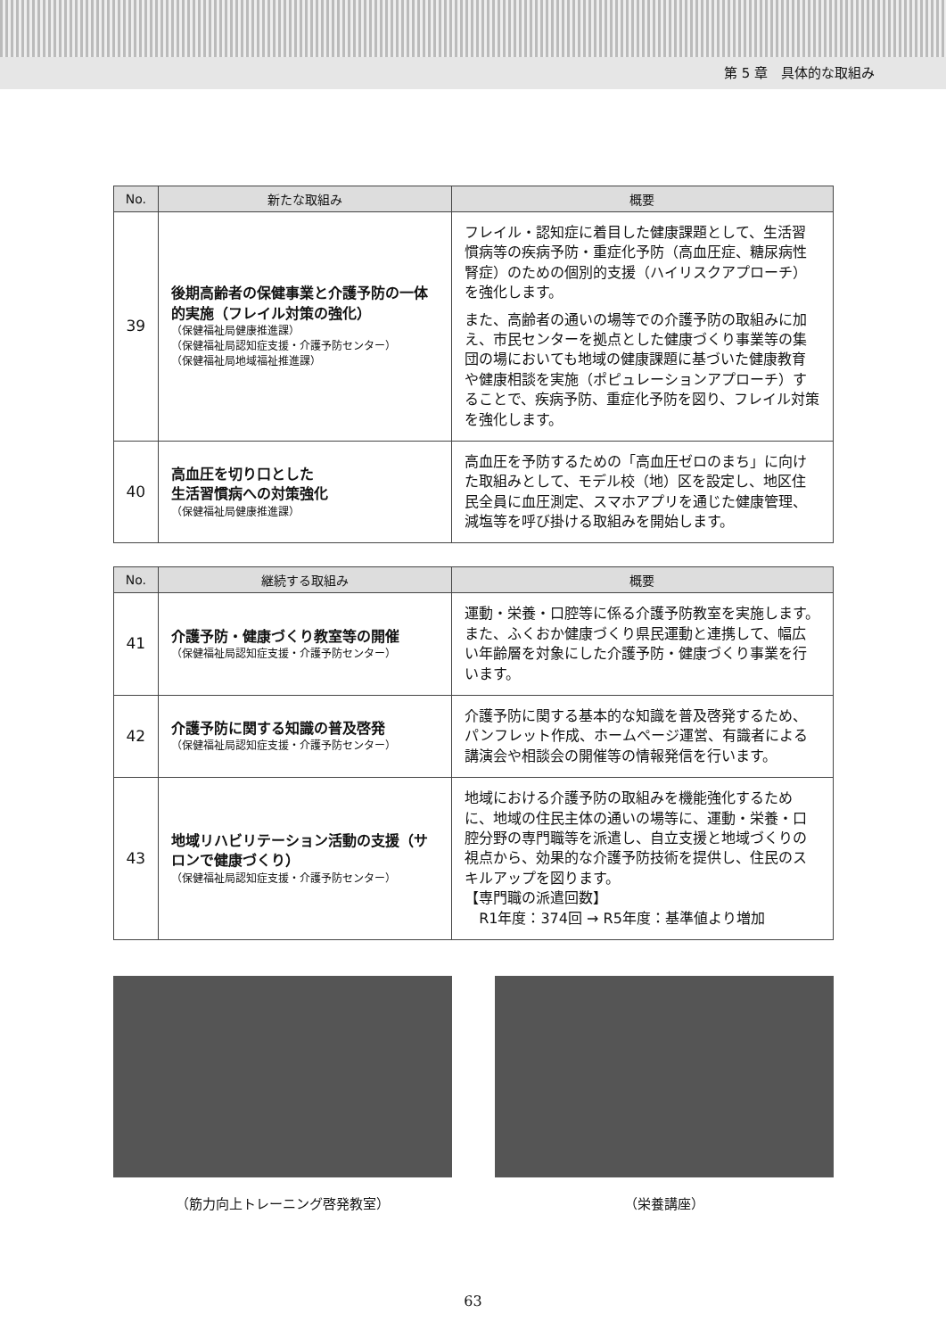第 5 章　具体的な取組み
| No. | 新たな取組み | 概要 |
| --- | --- | --- |
| 39 | 後期高齢者の保健事業と介護予防の一体的実施（フレイル対策の強化） （保健福祉局健康推進課） （保健福祉局認知症支援・介護予防センター） （保健福祉局地域福祉推進課） | フレイル・認知症に着目した健康課題として、生活習慣病等の疾病予防・重症化予防（高血圧症、糖尿病性腎症）のための個別的支援（ハイリスクアプローチ）を強化します。 また、高齢者の通いの場等での介護予防の取組みに加え、市民センターを拠点とした健康づくり事業等の集団の場においても地域の健康課題に基づいた健康教育や健康相談を実施（ポピュレーションアプローチ）することで、疾病予防、重症化予防を図り、フレイル対策を強化します。 |
| 40 | 高血圧を切り口とした 生活習慣病への対策強化 （保健福祉局健康推進課） | 高血圧を予防するための「高血圧ゼロのまち」に向けた取組みとして、モデル校（地）区を設定し、地区住民全員に血圧測定、スマホアプリを通じた健康管理、減塩等を呼び掛ける取組みを開始します。 |
| No. | 継続する取組み | 概要 |
| --- | --- | --- |
| 41 | 介護予防・健康づくり教室等の開催 （保健福祉局認知症支援・介護予防センター） | 運動・栄養・口腔等に係る介護予防教室を実施します。また、ふくおか健康づくり県民運動と連携して、幅広い年齢層を対象にした介護予防・健康づくり事業を行います。 |
| 42 | 介護予防に関する知識の普及啓発 （保健福祉局認知症支援・介護予防センター） | 介護予防に関する基本的な知識を普及啓発するため、パンフレット作成、ホームページ運営、有識者による講演会や相談会の開催等の情報発信を行います。 |
| 43 | 地域リハビリテーション活動の支援（サロンで健康づくり） （保健福祉局認知症支援・介護予防センター） | 地域における介護予防の取組みを機能強化するために、地域の住民主体の通いの場等に、運動・栄養・口腔分野の専門職等を派遣し、自立支援と地域づくりの視点から、効果的な介護予防技術を提供し、住民のスキルアップを図ります。 【専門職の派遣回数】 R1年度：374回 → R5年度：基準値より増加 |
（筋力向上トレーニング啓発教室） （栄養講座）
63